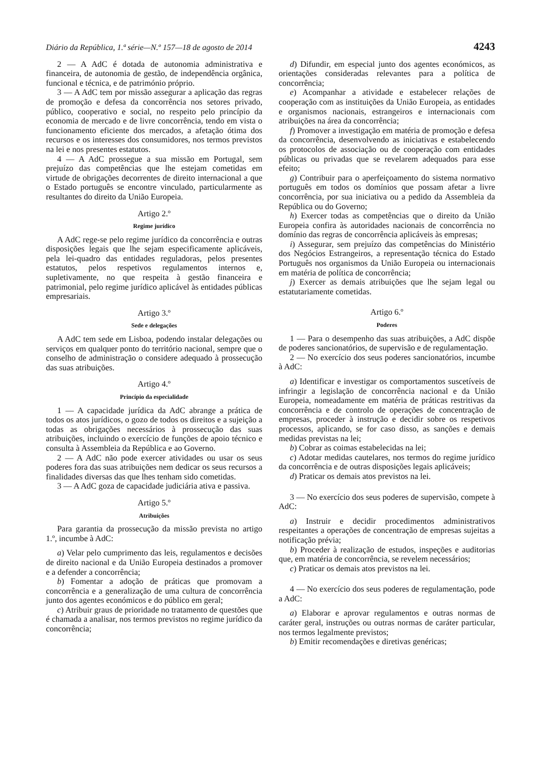Diário da República, 1.ª série—N.º 157—18 de agosto de 2014 4243
2 — A AdC é dotada de autonomia administrativa e financeira, de autonomia de gestão, de independência orgânica, funcional e técnica, e de património próprio.
3 — A AdC tem por missão assegurar a aplicação das regras de promoção e defesa da concorrência nos setores privado, público, cooperativo e social, no respeito pelo princípio da economia de mercado e de livre concorrência, tendo em vista o funcionamento eficiente dos mercados, a afetação ótima dos recursos e os interesses dos consumidores, nos termos previstos na lei e nos presentes estatutos.
4 — A AdC prossegue a sua missão em Portugal, sem prejuízo das competências que lhe estejam cometidas em virtude de obrigações decorrentes de direito internacional a que o Estado português se encontre vinculado, particularmente as resultantes do direito da União Europeia.
Artigo 2.º
Regime jurídico
A AdC rege-se pelo regime jurídico da concorrência e outras disposições legais que lhe sejam especificamente aplicáveis, pela lei-quadro das entidades reguladoras, pelos presentes estatutos, pelos respetivos regulamentos internos e, supletivamente, no que respeita à gestão financeira e patrimonial, pelo regime jurídico aplicável às entidades públicas empresariais.
Artigo 3.º
Sede e delegações
A AdC tem sede em Lisboa, podendo instalar delegações ou serviços em qualquer ponto do território nacional, sempre que o conselho de administração o considere adequado à prossecução das suas atribuições.
Artigo 4.º
Princípio da especialidade
1 — A capacidade jurídica da AdC abrange a prática de todos os atos jurídicos, o gozo de todos os direitos e a sujeição a todas as obrigações necessários à prossecução das suas atribuições, incluindo o exercício de funções de apoio técnico e consulta à Assembleia da República e ao Governo.
2 — A AdC não pode exercer atividades ou usar os seus poderes fora das suas atribuições nem dedicar os seus recursos a finalidades diversas das que lhes tenham sido cometidas.
3 — A AdC goza de capacidade judiciária ativa e passiva.
Artigo 5.º
Atribuições
Para garantia da prossecução da missão prevista no artigo 1.º, incumbe à AdC:
a) Velar pelo cumprimento das leis, regulamentos e decisões de direito nacional e da União Europeia destinados a promover e a defender a concorrência;
b) Fomentar a adoção de práticas que promovam a concorrência e a generalização de uma cultura de concorrência junto dos agentes económicos e do público em geral;
c) Atribuir graus de prioridade no tratamento de questões que é chamada a analisar, nos termos previstos no regime jurídico da concorrência;
d) Difundir, em especial junto dos agentes económicos, as orientações consideradas relevantes para a política de concorrência;
e) Acompanhar a atividade e estabelecer relações de cooperação com as instituições da União Europeia, as entidades e organismos nacionais, estrangeiros e internacionais com atribuições na área da concorrência;
f) Promover a investigação em matéria de promoção e defesa da concorrência, desenvolvendo as iniciativas e estabelecendo os protocolos de associação ou de cooperação com entidades públicas ou privadas que se revelarem adequados para esse efeito;
g) Contribuir para o aperfeiçoamento do sistema normativo português em todos os domínios que possam afetar a livre concorrência, por sua iniciativa ou a pedido da Assembleia da República ou do Governo;
h) Exercer todas as competências que o direito da União Europeia confira às autoridades nacionais de concorrência no domínio das regras de concorrência aplicáveis às empresas;
i) Assegurar, sem prejuízo das competências do Ministério dos Negócios Estrangeiros, a representação técnica do Estado Português nos organismos da União Europeia ou internacionais em matéria de política de concorrência;
j) Exercer as demais atribuições que lhe sejam legal ou estatutariamente cometidas.
Artigo 6.º
Poderes
1 — Para o desempenho das suas atribuições, a AdC dispõe de poderes sancionatórios, de supervisão e de regulamentação.
2 — No exercício dos seus poderes sancionatórios, incumbe à AdC:
a) Identificar e investigar os comportamentos suscetíveis de infringir a legislação de concorrência nacional e da União Europeia, nomeadamente em matéria de práticas restritivas da concorrência e de controlo de operações de concentração de empresas, proceder à instrução e decidir sobre os respetivos processos, aplicando, se for caso disso, as sanções e demais medidas previstas na lei;
b) Cobrar as coimas estabelecidas na lei;
c) Adotar medidas cautelares, nos termos do regime jurídico da concorrência e de outras disposições legais aplicáveis;
d) Praticar os demais atos previstos na lei.
3 — No exercício dos seus poderes de supervisão, compete à AdC:
a) Instruir e decidir procedimentos administrativos respeitantes a operações de concentração de empresas sujeitas a notificação prévia;
b) Proceder à realização de estudos, inspeções e auditorias que, em matéria de concorrência, se revelem necessários;
c) Praticar os demais atos previstos na lei.
4 — No exercício dos seus poderes de regulamentação, pode a AdC:
a) Elaborar e aprovar regulamentos e outras normas de caráter geral, instruções ou outras normas de caráter particular, nos termos legalmente previstos;
b) Emitir recomendações e diretivas genéricas;